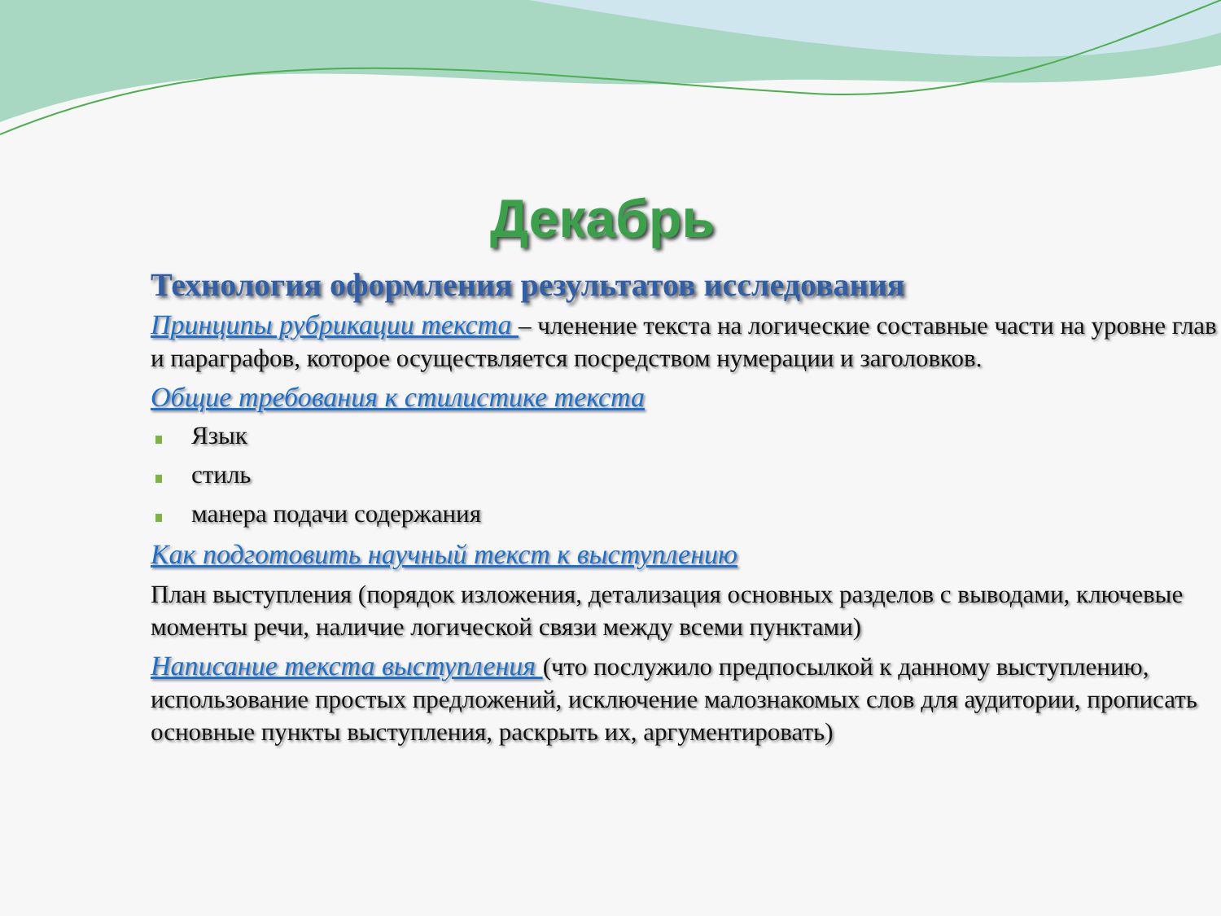Декабрь
Технология оформления результатов исследования
Принципы рубрикации текста – членение текста на логические составные части на уровне глав и параграфов, которое осуществляется посредством нумерации и заголовков.
Общие требования к стилистике текста
Язык
стиль
манера подачи содержания
Как подготовить научный текст к выступлению
План выступления (порядок изложения, детализация основных разделов с выводами, ключевые моменты речи, наличие логической связи между всеми пунктами)
Написание текста выступления (что послужило предпосылкой к данному выступлению, использование простых предложений, исключение малознакомых слов для аудитории, прописать основные пункты выступления, раскрыть их, аргументировать)